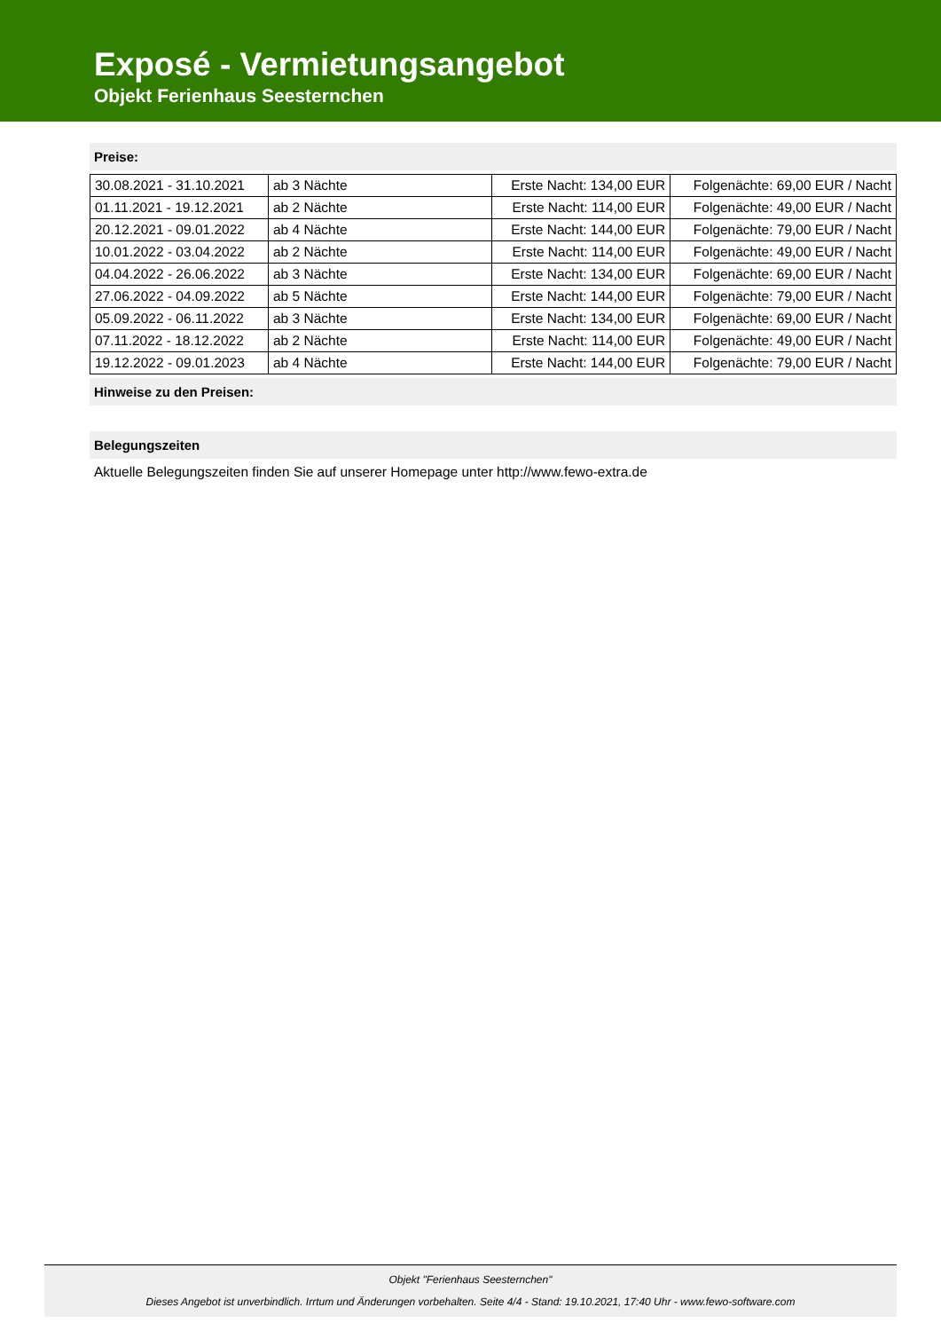Exposé - Vermietungsangebot
Objekt Ferienhaus Seesternchen
Preise:
| 30.08.2021 - 31.10.2021 | ab 3 Nächte | Erste Nacht: 134,00 EUR | Folgenächte: 69,00 EUR / Nacht |
| 01.11.2021 - 19.12.2021 | ab 2 Nächte | Erste Nacht: 114,00 EUR | Folgenächte: 49,00 EUR / Nacht |
| 20.12.2021 - 09.01.2022 | ab 4 Nächte | Erste Nacht: 144,00 EUR | Folgenächte: 79,00 EUR / Nacht |
| 10.01.2022 - 03.04.2022 | ab 2 Nächte | Erste Nacht: 114,00 EUR | Folgenächte: 49,00 EUR / Nacht |
| 04.04.2022 - 26.06.2022 | ab 3 Nächte | Erste Nacht: 134,00 EUR | Folgenächte: 69,00 EUR / Nacht |
| 27.06.2022 - 04.09.2022 | ab 5 Nächte | Erste Nacht: 144,00 EUR | Folgenächte: 79,00 EUR / Nacht |
| 05.09.2022 - 06.11.2022 | ab 3 Nächte | Erste Nacht: 134,00 EUR | Folgenächte: 69,00 EUR / Nacht |
| 07.11.2022 - 18.12.2022 | ab 2 Nächte | Erste Nacht: 114,00 EUR | Folgenächte: 49,00 EUR / Nacht |
| 19.12.2022 - 09.01.2023 | ab 4 Nächte | Erste Nacht: 144,00 EUR | Folgenächte: 79,00 EUR / Nacht |
Hinweise zu den Preisen:
Belegungszeiten
Aktuelle Belegungszeiten finden Sie auf unserer Homepage unter http://www.fewo-extra.de
Objekt "Ferienhaus Seesternchen"
Dieses Angebot ist unverbindlich. Irrtum und Änderungen vorbehalten. Seite 4/4 - Stand: 19.10.2021, 17:40 Uhr - www.fewo-software.com